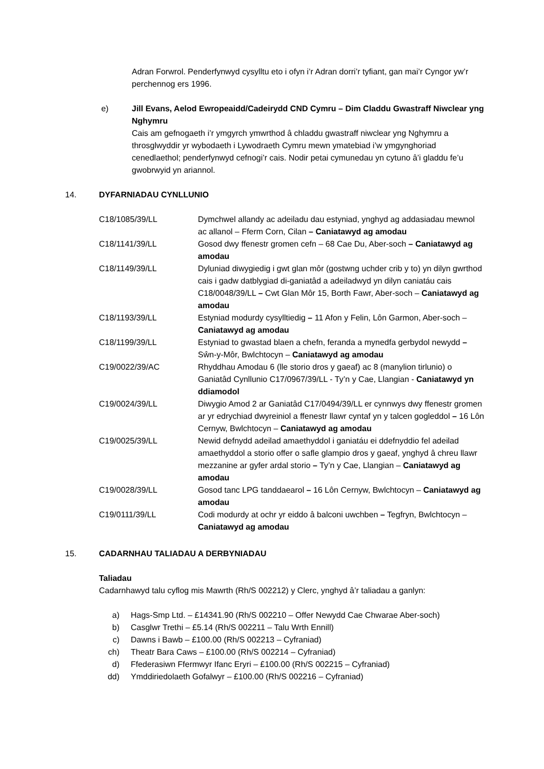Adran Forwrol. Penderfynwyd cysylltu eto i ofyn i’r Adran dorri’r tyfiant, gan mai’r Cyngor yw’r perchennog ers 1996.
e) Jill Evans, Aelod Ewropeaidd/Cadeirydd CND Cymru – Dim Claddu Gwastraff Niwclear yng Nghymru
Cais am gefnogaeth i’r ymgyrch ymwrthod â chladdu gwastraff niwclear yng Nghymru a throsglwyddir yr wybodaeth i Lywodraeth Cymru mewn ymatebiad i’w ymgynghoriad cenedlaethol; penderfynwyd cefnogi’r cais. Nodir petai cymunedau yn cytuno â’i gladdu fe’u gwobrwyid yn ariannol.
14. DYFARNIADAU CYNLLUNIO
| C18/1085/39/LL | Dymchwel allandy ac adeiladu dau estyniad, ynghyd ag addasiadau mewnol ac allanol – Fferm Corn, Cilan – Caniatawyd ag amodau |
| C18/1141/39/LL | Gosod dwy ffenestr gromen cefn – 68 Cae Du, Aber-soch – Caniatawyd ag amodau |
| C18/1149/39/LL | Dyluniad diwygiedig i gwt glan môr (gostwng uchder crib y to) yn dilyn gwrthod cais i gadw datblygiad di-ganiatâd a adeiladwyd yn dilyn caniatáu cais C18/0048/39/LL – Cwt Glan Môr 15, Borth Fawr, Aber-soch – Caniatawyd ag amodau |
| C18/1193/39/LL | Estyniad modurdy cysylltiedig – 11 Afon y Felin, Lôn Garmon, Aber-soch – Caniatawyd ag amodau |
| C18/1199/39/LL | Estyniad to gwastad blaen a chefn, feranda a mynedfa gerbydol newydd – Sŵn-y-Môr, Bwlchtocyn – Caniatawyd ag amodau |
| C19/0022/39/AC | Rhyddhau Amodau 6 (lle storio dros y gaeaf) ac 8 (manylion tirlunio) o Ganiatâd Cynllunio C17/0967/39/LL - Ty’n y Cae, Llangian - Caniatawyd yn ddiamodol |
| C19/0024/39/LL | Diwygio Amod 2 ar Ganiatâd C17/0494/39/LL er cynnwys dwy ffenestr gromen ar yr edrychiad dwyreiniol a ffenestr llawr cyntaf yn y talcen gogleddol – 16 Lôn Cernyw, Bwlchtocyn – Caniatawyd ag amodau |
| C19/0025/39/LL | Newid defnydd adeilad amaethyddol i ganiatáu ei ddefnyddio fel adeilad amaethyddol a storio offer o safle glampio dros y gaeaf, ynghyd â chreu llawr mezzanine ar gyfer ardal storio – Ty’n y Cae, Llangian – Caniatawyd ag amodau |
| C19/0028/39/LL | Gosod tanc LPG tanddaearol – 16 Lôn Cernyw, Bwlchtocyn – Caniatawyd ag amodau |
| C19/0111/39/LL | Codi modurdy at ochr yr eiddo â balconi uwchben – Tegfryn, Bwlchtocyn – Caniatawyd ag amodau |
15. CADARNHAU TALIADAU A DERBYNIADAU
Taliadau
Cadarnhawyd talu cyflog mis Mawrth (Rh/S 002212) y Clerc, ynghyd â’r taliadau a ganlyn:
a) Hags-Smp Ltd. – £14341.90 (Rh/S 002210 – Offer Newydd Cae Chwarae Aber-soch)
b) Casglwr Trethi – £5.14 (Rh/S 002211 – Talu Wrth Ennill)
c) Dawns i Bawb – £100.00 (Rh/S 002213 – Cyfraniad)
ch) Theatr Bara Caws – £100.00 (Rh/S 002214 – Cyfraniad)
d) Ffederasiwn Ffermwyr Ifanc Eryri – £100.00 (Rh/S 002215 – Cyfraniad)
dd) Ymddiriedolaeth Gofalwyr – £100.00 (Rh/S 002216 – Cyfraniad)